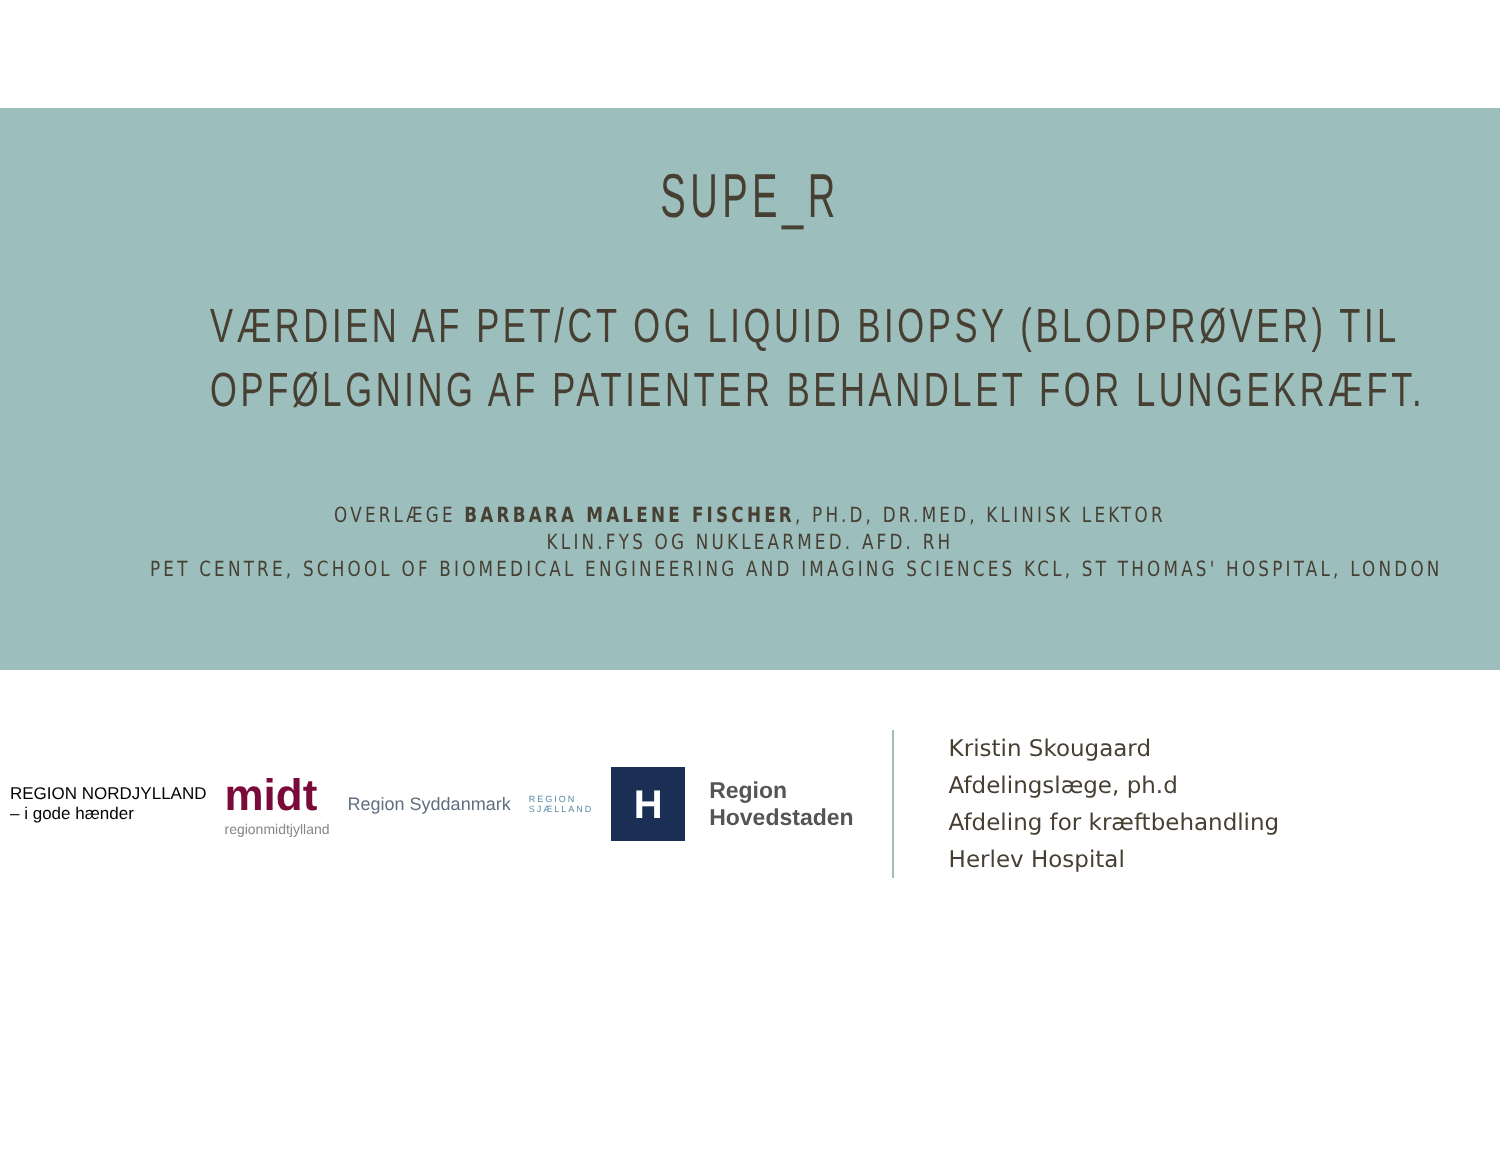SUPE_R
VÆRDIEN AF PET/CT OG LIQUID BIOPSY (BLODPRØVER) TIL
OPFØLGNING AF PATIENTER BEHANDLET FOR LUNGEKRÆFT.
OVERLÆGE BARBARA MALENE FISCHER, PH.D, DR.MED, KLINISK LEKTOR
KLIN.FYS OG NUKLEARMED. AFD. RH
PET CENTRE, SCHOOL OF BIOMEDICAL ENGINEERING AND IMAGING SCIENCES KCL, ST THOMAS' HOSPITAL, LONDON
REGION NORDJYLLAND
– i gode hænder
midt
regionmidtjylland
Region Syddanmark
REGION
SJÆLLAND
H
Region
Hovedstaden
Kristin Skougaard
Afdelingslæge, ph.d
Afdeling for kræftbehandling
Herlev Hospital